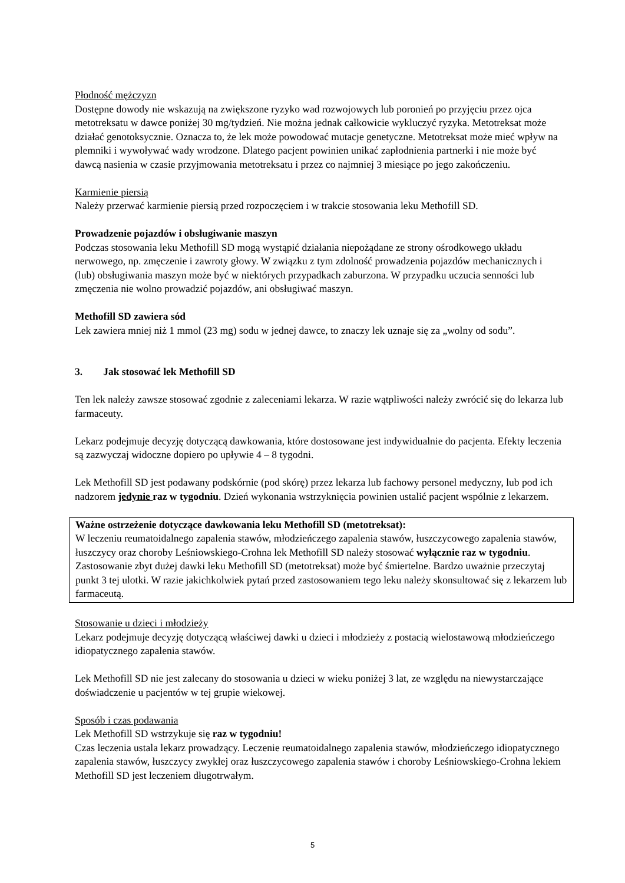Płodność mężczyzn
Dostępne dowody nie wskazują na zwiększone ryzyko wad rozwojowych lub poronień po przyjęciu przez ojca metotreksatu w dawce poniżej 30 mg/tydzień. Nie można jednak całkowicie wykluczyć ryzyka. Metotreksat może działać genotoksycznie. Oznacza to, że lek może powodować mutacje genetyczne. Metotreksat może mieć wpływ na plemniki i wywoływać wady wrodzone. Dlatego pacjent powinien unikać zapłodnienia partnerki i nie może być dawcą nasienia w czasie przyjmowania metotreksatu i przez co najmniej 3 miesiące po jego zakończeniu.
Karmienie piersią
Należy przerwać karmienie piersią przed rozpoczęciem i w trakcie stosowania leku Methofill SD.
Prowadzenie pojazdów i obsługiwanie maszyn
Podczas stosowania leku Methofill SD mogą wystąpić działania niepożądane ze strony ośrodkowego układu nerwowego, np. zmęczenie i zawroty głowy. W związku z tym zdolność prowadzenia pojazdów mechanicznych i (lub) obsługiwania maszyn może być w niektórych przypadkach zaburzona. W przypadku uczucia senności lub zmęczenia nie wolno prowadzić pojazdów, ani obsługiwać maszyn.
Methofill SD zawiera sód
Lek zawiera mniej niż 1 mmol (23 mg) sodu w jednej dawce, to znaczy lek uznaje się za „wolny od sodu”.
3. Jak stosować lek Methofill SD
Ten lek należy zawsze stosować zgodnie z zaleceniami lekarza. W razie wątpliwości należy zwrócić się do lekarza lub farmaceuty.
Lekarz podejmuje decyzję dotyczącą dawkowania, które dostosowane jest indywidualnie do pacjenta. Efekty leczenia są zazwyczaj widoczne dopiero po upływie 4 – 8 tygodni.
Lek Methofill SD jest podawany podskórnie (pod skórę) przez lekarza lub fachowy personel medyczny, lub pod ich nadzorem jedynie raz w tygodniu. Dzień wykonania wstrzyknięcia powinien ustalić pacjent wspólnie z lekarzem.
Ważne ostrzeżenie dotyczące dawkowania leku Methofill SD (metotreksat):
W leczeniu reumatoidalnego zapalenia stawów, młodzieńczego zapalenia stawów, łuszczycowego zapalenia stawów, łuszczycy oraz choroby Leśniowskiego-Crohna lek Methofill SD należy stosować wyłącznie raz w tygodniu. Zastosowanie zbyt dużej dawki leku Methofill SD (metotreksat) może być śmiertelne. Bardzo uważnie przeczytaj punkt 3 tej ulotki. W razie jakichkolwiek pytań przed zastosowaniem tego leku należy skonsultować się z lekarzem lub farmaceutą.
Stosowanie u dzieci i młodzieży
Lekarz podejmuje decyzję dotyczącą właściwej dawki u dzieci i młodzieży z postacią wielostawową młodzieńczego idiopatycznego zapalenia stawów.
Lek Methofill SD nie jest zalecany do stosowania u dzieci w wieku poniżej 3 lat, ze względu na niewystarczające doświadczenie u pacjentów w tej grupie wiekowej.
Sposób i czas podawania
Lek Methofill SD wstrzykuje się raz w tygodniu!
Czas leczenia ustala lekarz prowadzący. Leczenie reumatoidalnego zapalenia stawów, młodzieńczego idiopatycznego zapalenia stawów, łuszczycy zwykłej oraz łuszczycowego zapalenia stawów i choroby Leśniowskiego-Crohna lekiem Methofill SD jest leczeniem długotrwałym.
5